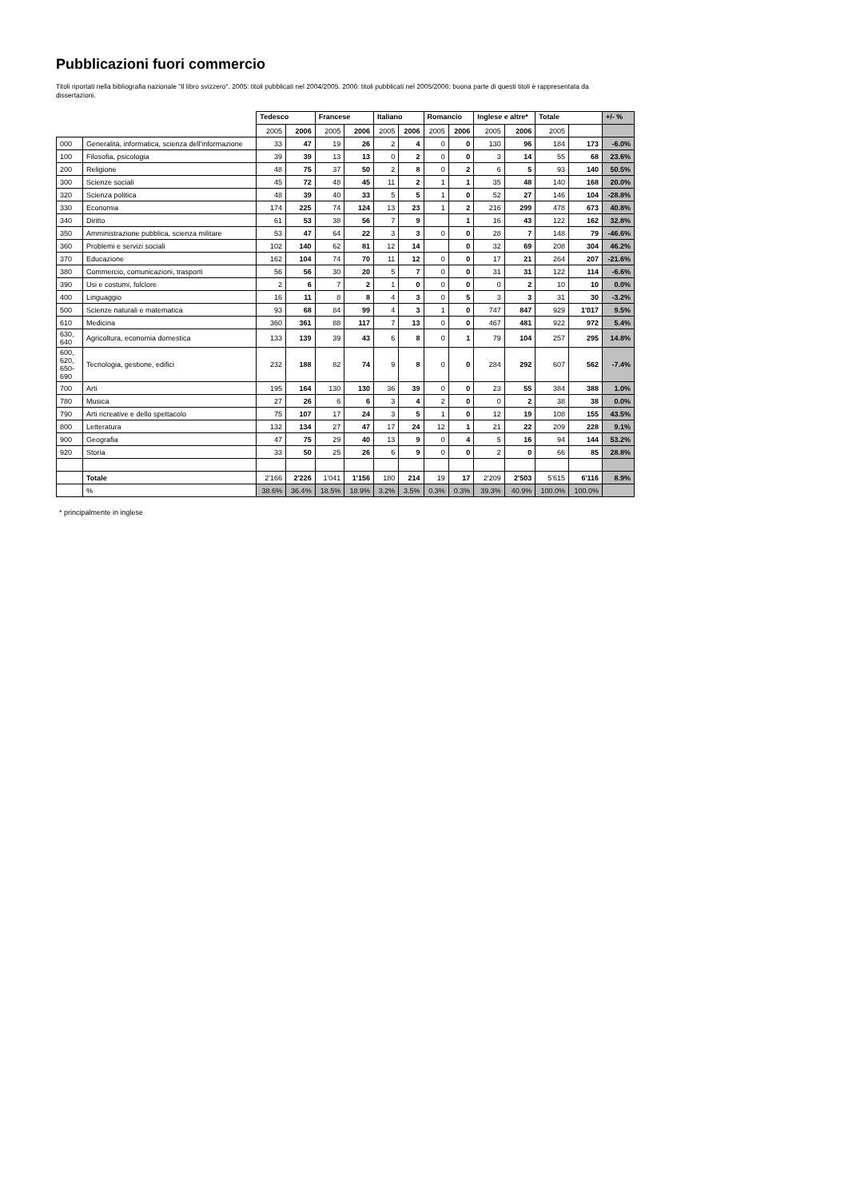Pubblicazioni fuori commercio
Titoli riportati nella bibliografia nazionale "Il libro svizzero". 2005: titoli pubblicati nel 2004/2005. 2006: titoli pubblicati nel 2005/2006; buona parte di questi titoli è rappresentata da dissertazioni.
| | | Tedesco | | Francese | | Italiano | | Romancio | | Inglese e altre* | | Totale | | +/- % |
| --- | --- | --- | --- | --- | --- | --- | --- | --- | --- | --- | --- | --- | --- | --- |
| | | 2005 | 2006 | 2005 | 2006 | 2005 | 2006 | 2005 | 2006 | 2005 | 2006 | 2005 | | |
| 000 | Generalità, informatica, scienza dell'informazione | 33 | 47 | 19 | 26 | 2 | 4 | 0 | 0 | 130 | 96 | 184 | 173 | -6.0% |
| 100 | Filosofia, psicologia | 39 | 39 | 13 | 13 | 0 | 2 | 0 | 0 | 3 | 14 | 55 | 68 | 23.6% |
| 200 | Religione | 48 | 75 | 37 | 50 | 2 | 8 | 0 | 2 | 6 | 5 | 93 | 140 | 50.5% |
| 300 | Scienze sociali | 45 | 72 | 48 | 45 | 11 | 2 | 1 | 1 | 35 | 48 | 140 | 168 | 20.0% |
| 320 | Scienza politica | 48 | 39 | 40 | 33 | 5 | 5 | 1 | 0 | 52 | 27 | 146 | 104 | -28.8% |
| 330 | Economia | 174 | 225 | 74 | 124 | 13 | 23 | 1 | 2 | 216 | 299 | 478 | 673 | 40.8% |
| 340 | Diritto | 61 | 53 | 38 | 56 | 7 | 9 | | 1 | 16 | 43 | 122 | 162 | 32.8% |
| 350 | Amministrazione pubblica, scienza militare | 53 | 47 | 64 | 22 | 3 | 3 | 0 | 0 | 28 | 7 | 148 | 79 | -46.6% |
| 360 | Problemi e servizi sociali | 102 | 140 | 62 | 81 | 12 | 14 | | 0 | 32 | 69 | 208 | 304 | 46.2% |
| 370 | Educazione | 162 | 104 | 74 | 70 | 11 | 12 | 0 | 0 | 17 | 21 | 264 | 207 | -21.6% |
| 380 | Commercio, comunicazioni, trasporti | 56 | 56 | 30 | 20 | 5 | 7 | 0 | 0 | 31 | 31 | 122 | 114 | -6.6% |
| 390 | Usi e costumi, folclore | 2 | 6 | 7 | 2 | 1 | 0 | 0 | 0 | 0 | 2 | 10 | 10 | 0.0% |
| 400 | Linguaggio | 16 | 11 | 8 | 8 | 4 | 3 | 0 | 5 | 3 | 3 | 31 | 30 | -3.2% |
| 500 | Scienze naturali e matematica | 93 | 68 | 84 | 99 | 4 | 3 | 1 | 0 | 747 | 847 | 929 | 1'017 | 9.5% |
| 610 | Medicina | 360 | 361 | 88 | 117 | 7 | 13 | 0 | 0 | 467 | 481 | 922 | 972 | 5.4% |
| 630, 640 | Agricoltura, economia domestica | 133 | 139 | 39 | 43 | 6 | 8 | 0 | 1 | 79 | 104 | 257 | 295 | 14.8% |
| 600, 620, 650-690 | Tecnologia, gestione, edifici | 232 | 188 | 82 | 74 | 9 | 8 | 0 | 0 | 284 | 292 | 607 | 562 | -7.4% |
| 700 | Arti | 195 | 164 | 130 | 130 | 36 | 39 | 0 | 0 | 23 | 55 | 384 | 388 | 1.0% |
| 780 | Musica | 27 | 26 | 6 | 6 | 3 | 4 | 2 | 0 | 0 | 2 | 38 | 38 | 0.0% |
| 790 | Arti ricreative e dello spettacolo | 75 | 107 | 17 | 24 | 3 | 5 | 1 | 0 | 12 | 19 | 108 | 155 | 43.5% |
| 800 | Letteratura | 132 | 134 | 27 | 47 | 17 | 24 | 12 | 1 | 21 | 22 | 209 | 228 | 9.1% |
| 900 | Geografia | 47 | 75 | 29 | 40 | 13 | 9 | 0 | 4 | 5 | 16 | 94 | 144 | 53.2% |
| 920 | Storia | 33 | 50 | 25 | 26 | 6 | 9 | 0 | 0 | 2 | 0 | 66 | 85 | 28.8% |
| | Totale | 2'166 | 2'226 | 1'041 | 1'156 | 180 | 214 | 19 | 17 | 2'209 | 2'503 | 5'615 | 6'116 | 8.9% |
| | % | 38.6% | 36.4% | 18.5% | 18.9% | 3.2% | 3.5% | 0.3% | 0.3% | 39.3% | 40.9% | 100.0% | 100.0% | |
* principalmente in inglese